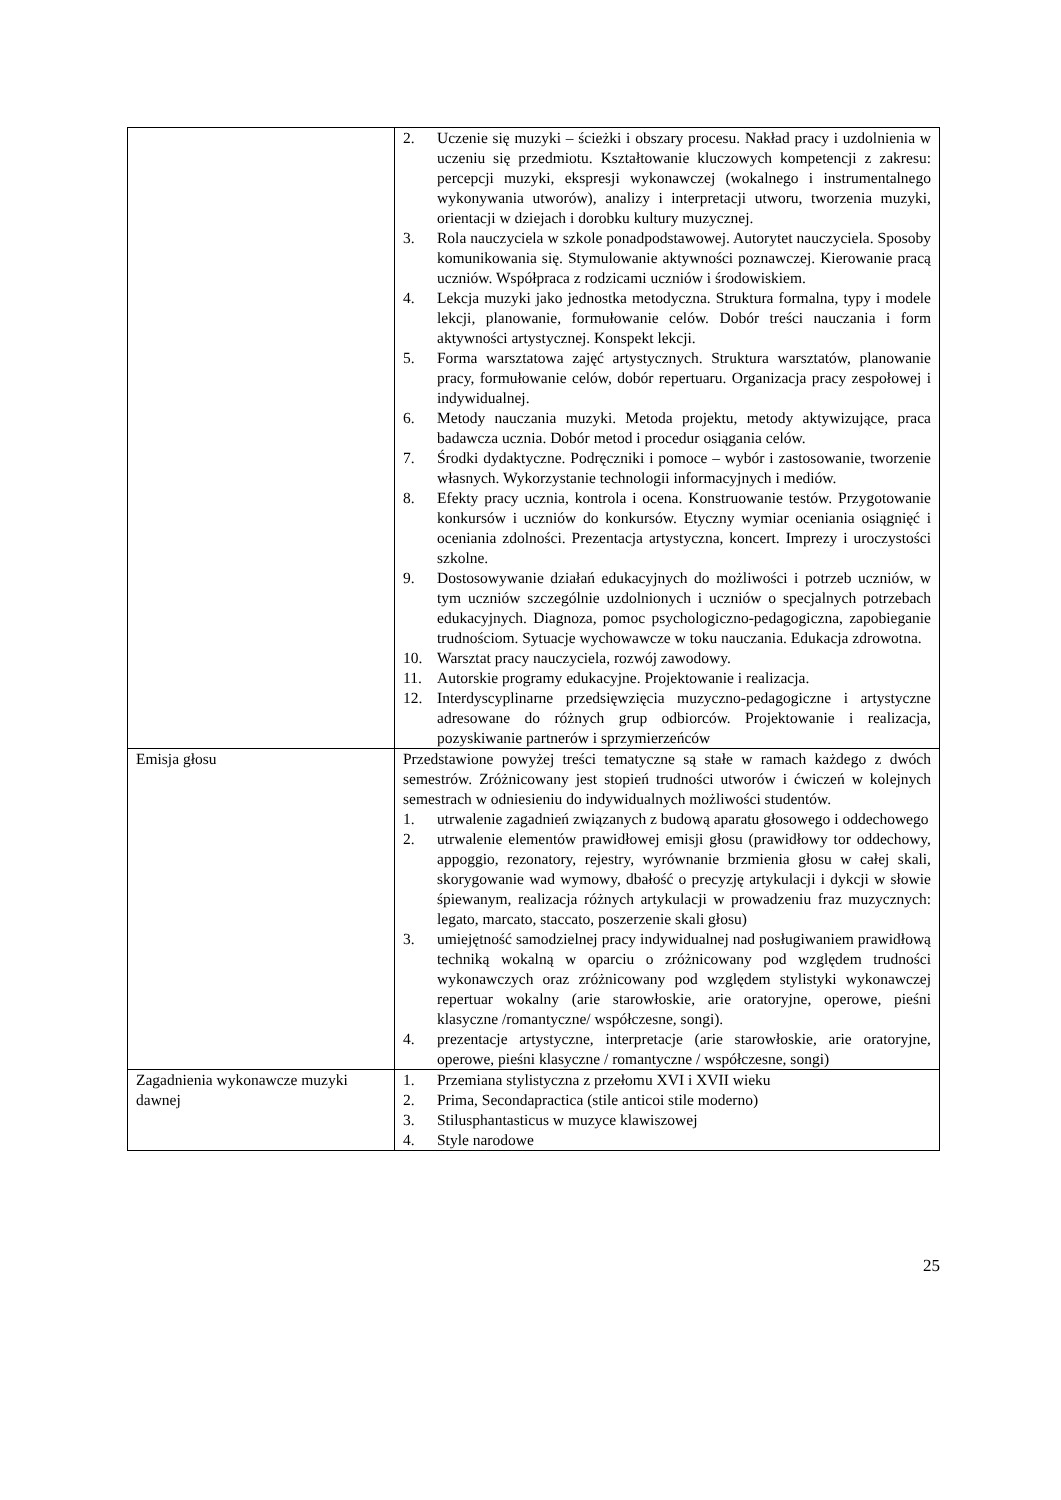| | 2. Uczenie się muzyki – ścieżki i obszary procesu. Nakład pracy i uzdolnienia w uczeniu się przedmiotu. Kształtowanie kluczowych kompetencji z zakresu: percepcji muzyki, ekspresji wykonawczej (wokalnego i instrumentalnego wykonywania utworów), analizy i interpretacji utworu, tworzenia muzyki, orientacji w dziejach i dorobku kultury muzycznej. 3. Rola nauczyciela w szkole ponadpodstawowej. Autorytet nauczyciela. Sposoby komunikowania się. Stymulowanie aktywności poznawczej. Kierowanie pracą uczniów. Współpraca z rodzicami uczniów i środowiskiem. 4. Lekcja muzyki jako jednostka metodyczna. Struktura formalna, typy i modele lekcji, planowanie, formułowanie celów. Dobór treści nauczania i form aktywności artystycznej. Konspekt lekcji. 5. Forma warsztatowa zajęć artystycznych. Struktura warsztatów, planowanie pracy, formułowanie celów, dobór repertuaru. Organizacja pracy zespołowej i indywidualnej. 6. Metody nauczania muzyki. Metoda projektu, metody aktywizujące, praca badawcza ucznia. Dobór metod i procedur osiągania celów. 7. Środki dydaktyczne. Podręczniki i pomoce – wybór i zastosowanie, tworzenie własnych. Wykorzystanie technologii informacyjnych i mediów. 8. Efekty pracy ucznia, kontrola i ocena. Konstruowanie testów. Przygotowanie konkursów i uczniów do konkursów. Etyczny wymiar oceniania osiągnięć i oceniania zdolności. Prezentacja artystyczna, koncert. Imprezy i uroczystości szkolne. 9. Dostosowywanie działań edukacyjnych do możliwości i potrzeb uczniów, w tym uczniów szczególnie uzdolnionych i uczniów o specjalnych potrzebach edukacyjnych. Diagnoza, pomoc psychologiczno-pedagogiczna, zapobieganie trudnościom. Sytuacje wychowawcze w toku nauczania. Edukacja zdrowotna. 10. Warsztat pracy nauczyciela, rozwój zawodowy. 11. Autorskie programy edukacyjne. Projektowanie i realizacja. 12. Interdyscyplinarne przedsięwzięcia muzyczno-pedagogiczne i artystyczne adresowane do różnych grup odbiorców. Projektowanie i realizacja, pozyskiwanie partnerów i sprzymierzeńców |
| Emisja głosu | Przedstawione powyżej treści tematyczne są stałe w ramach każdego z dwóch semestrów. Zróżnicowany jest stopień trudności utworów i ćwiczeń w kolejnych semestrach w odniesieniu do indywidualnych możliwości studentów. 1. utrwalenie zagadnień związanych z budową aparatu głosowego i oddechowego 2. utrwalenie elementów prawidłowej emisji głosu (prawidłowy tor oddechowy, appoggio, rezonatory, rejestry, wyrównanie brzmienia głosu w całej skali, skorygowanie wad wymowy, dbałość o precyzję artykulacji i dykcji w słowie śpiewanym, realizacja różnych artykulacji w prowadzeniu fraz muzycznych: legato, marcato, staccato, poszerzenie skali głosu) 3. umiejętność samodzielnej pracy indywidualnej nad posługiwaniem prawidłową techniką wokalną w oparciu o zróżnicowany pod względem trudności wykonawczych oraz zróżnicowany pod względem stylistyki wykonawczej repertuar wokalny (arie starowłoskie, arie oratoryjne, operowe, pieśni klasyczne /romantyczne/ współczesne, songi). 4. prezentacje artystyczne, interpretacje (arie starowłoskie, arie oratoryjne, operowe, pieśni klasyczne / romantyczne / współczesne, songi) |
| Zagadnienia wykonawcze muzyki dawnej | 1. Przemiana stylistyczna z przełomu XVI i XVII wieku 2. Prima, Secondapractica (stile anticoi stile moderno) 3. Stilusphantasticus w muzyce klawiszowej 4. Style narodowe |
25